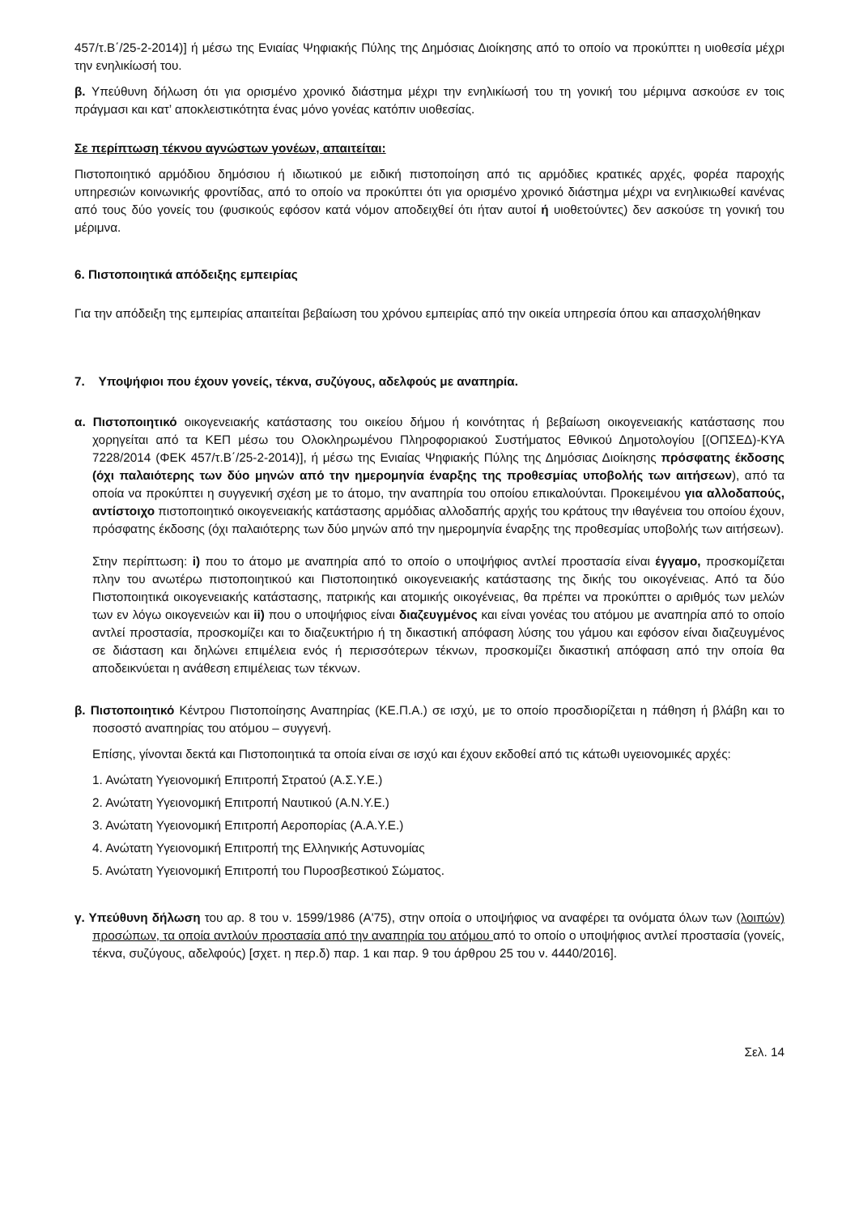457/τ.Β΄/25-2-2014)] ή μέσω της Ενιαίας Ψηφιακής Πύλης της Δημόσιας Διοίκησης από το οποίο να προκύπτει η υιοθεσία μέχρι την ενηλικίωσή του.
β. Υπεύθυνη δήλωση ότι για ορισμένο χρονικό διάστημα μέχρι την ενηλικίωσή του τη γονική του μέριμνα ασκούσε εν τοις πράγμασι και κατ’ αποκλειστικότητα ένας μόνο γονέας κατόπιν υιοθεσίας.
Σε περίπτωση τέκνου αγνώστων γονέων, απαιτείται:
Πιστοποιητικό αρμόδιου δημόσιου ή ιδιωτικού με ειδική πιστοποίηση από τις αρμόδιες κρατικές αρχές, φορέα παροχής υπηρεσιών κοινωνικής φροντίδας, από το οποίο να προκύπτει ότι για ορισμένο χρονικό διάστημα μέχρι να ενηλικιωθεί κανένας από τους δύο γονείς του (φυσικούς εφόσον κατά νόμον αποδειχθεί ότι ήταν αυτοί ή υιοθετούντες) δεν ασκούσε τη γονική του μέριμνα.
6. Πιστοποιητικά απόδειξης εμπειρίας
Για την απόδειξη της εμπειρίας απαιτείται βεβαίωση του χρόνου εμπειρίας από την οικεία υπηρεσία όπου και απασχολήθηκαν
7. Υποψήφιοι που έχουν γονείς, τέκνα, συζύγους, αδελφούς με αναπηρία.
α. Πιστοποιητικό οικογενειακής κατάστασης του οικείου δήμου ή κοινότητας ή βεβαίωση οικογενειακής κατάστασης που χορηγείται από τα ΚΕΠ μέσω του Ολοκληρωμένου Πληροφοριακού Συστήματος Εθνικού Δημοτολογίου [(ΟΠΣΕΔ)-ΚΥΑ 7228/2014 (ΦΕΚ 457/τ.Β΄/25-2-2014)], ή μέσω της Ενιαίας Ψηφιακής Πύλης της Δημόσιας Διοίκησης πρόσφατης έκδοσης (όχι παλαιότερης των δύο μηνών από την ημερομηνία έναρξης της προθεσμίας υποβολής των αιτήσεων), από τα οποία να προκύπτει η συγγενική σχέση με το άτομο, την αναπηρία του οποίου επικαλούνται. Προκειμένου για αλλοδαπούς, αντίστοιχο πιστοποιητικό οικογενειακής κατάστασης αρμόδιας αλλοδαπής αρχής του κράτους την ιθαγένεια του οποίου έχουν, πρόσφατης έκδοσης (όχι παλαιότερης των δύο μηνών από την ημερομηνία έναρξης της προθεσμίας υποβολής των αιτήσεων).
Στην περίπτωση: i) που το άτομο με αναπηρία από το οποίο ο υποψήφιος αντλεί προστασία είναι έγγαμο, προσκομίζεται πλην του ανωτέρω πιστοποιητικού και Πιστοποιητικό οικογενειακής κατάστασης της δικής του οικογένειας. Από τα δύο Πιστοποιητικά οικογενειακής κατάστασης, πατρικής και ατομικής οικογένειας, θα πρέπει να προκύπτει ο αριθμός των μελών των εν λόγω οικογενειών και ii) που ο υποψήφιος είναι διαζευγμένος και είναι γονέας του ατόμου με αναπηρία από το οποίο αντλεί προστασία, προσκομίζει και το διαζευκτήριο ή τη δικαστική απόφαση λύσης του γάμου και εφόσον είναι διαζευγμένος σε διάσταση και δηλώνει επιμέλεια ενός ή περισσότερων τέκνων, προσκομίζει δικαστική απόφαση από την οποία θα αποδεικνύεται η ανάθεση επιμέλειας των τέκνων.
β. Πιστοποιητικό Κέντρου Πιστοποίησης Αναπηρίας (ΚΕ.Π.Α.) σε ισχύ, με το οποίο προσδιορίζεται η πάθηση ή βλάβη και το ποσοστό αναπηρίας του ατόμου – συγγενή.
Επίσης, γίνονται δεκτά και Πιστοποιητικά τα οποία είναι σε ισχύ και έχουν εκδοθεί από τις κάτωθι υγειονομικές αρχές:
1. Ανώτατη Υγειονομική Επιτροπή Στρατού (Α.Σ.Υ.Ε.)
2. Ανώτατη Υγειονομική Επιτροπή Ναυτικού (Α.Ν.Υ.Ε.)
3. Ανώτατη Υγειονομική Επιτροπή Αεροπορίας (Α.Α.Υ.Ε.)
4. Ανώτατη Υγειονομική Επιτροπή της Ελληνικής Αστυνομίας
5. Ανώτατη Υγειονομική Επιτροπή του Πυροσβεστικού Σώματος.
γ. Υπεύθυνη δήλωση του αρ. 8 του ν. 1599/1986 (Α'75), στην οποία ο υποψήφιος να αναφέρει τα ονόματα όλων των (λοιπών) προσώπων, τα οποία αντλούν προστασία από την αναπηρία του ατόμου από το οποίο ο υποψήφιος αντλεί προστασία (γονείς, τέκνα, συζύγους, αδελφούς) [σχετ. η περ.δ) παρ. 1 και παρ. 9 του άρθρου 25 του ν. 4440/2016].
Σελ. 14